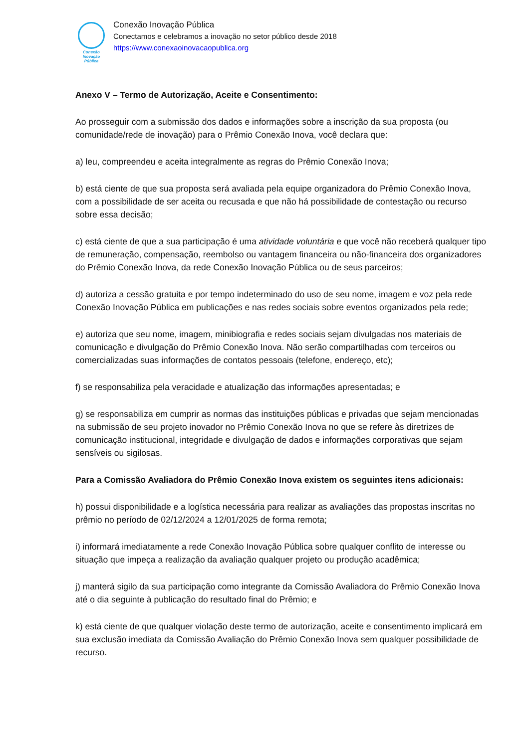Conexão
Inovação Pública
Conexão Inovação Pública
Conectamos e celebramos a inovação no setor público desde 2018
https://www.conexaoinovacaopublica.org
Anexo V – Termo de Autorização, Aceite e Consentimento:
Ao prosseguir com a submissão dos dados e informações sobre a inscrição da sua proposta (ou comunidade/rede de inovação) para o Prêmio Conexão Inova, você declara que:
a) leu, compreendeu e aceita integralmente as regras do Prêmio Conexão Inova;
b) está ciente de que sua proposta será avaliada pela equipe organizadora do Prêmio Conexão Inova, com a possibilidade de ser aceita ou recusada e que não há possibilidade de contestação ou recurso sobre essa decisão;
c) está ciente de que a sua participação é uma atividade voluntária e que você não receberá qualquer tipo de remuneração, compensação, reembolso ou vantagem financeira ou não-financeira dos organizadores do Prêmio Conexão Inova, da rede Conexão Inovação Pública ou de seus parceiros;
d) autoriza a cessão gratuita e por tempo indeterminado do uso de seu nome, imagem e voz pela rede Conexão Inovação Pública em publicações e nas redes sociais sobre eventos organizados pela rede;
e) autoriza que seu nome, imagem, minibiografia e redes sociais sejam divulgadas nos materiais de comunicação e divulgação do Prêmio Conexão Inova. Não serão compartilhadas com terceiros ou comercializadas suas informações de contatos pessoais (telefone, endereço, etc);
f) se responsabiliza pela veracidade e atualização das informações apresentadas; e
g) se responsabiliza em cumprir as normas das instituições públicas e privadas que sejam mencionadas na submissão de seu projeto inovador no Prêmio Conexão Inova no que se refere às diretrizes de comunicação institucional, integridade e divulgação de dados e informações corporativas que sejam sensíveis ou sigilosas.
Para a Comissão Avaliadora do Prêmio Conexão Inova existem os seguintes itens adicionais:
h) possui disponibilidade e a logística necessária para realizar as avaliações das propostas inscritas no prêmio no período de 02/12/2024 a 12/01/2025 de forma remota;
i) informará imediatamente a rede Conexão Inovação Pública sobre qualquer conflito de interesse ou situação que impeça a realização da avaliação qualquer projeto ou produção acadêmica;
j) manterá sigilo da sua participação como integrante da Comissão Avaliadora do Prêmio Conexão Inova até o dia seguinte à publicação do resultado final do Prêmio; e
k) está ciente de que qualquer violação deste termo de autorização, aceite e consentimento implicará em sua exclusão imediata da Comissão Avaliação do Prêmio Conexão Inova sem qualquer possibilidade de recurso.